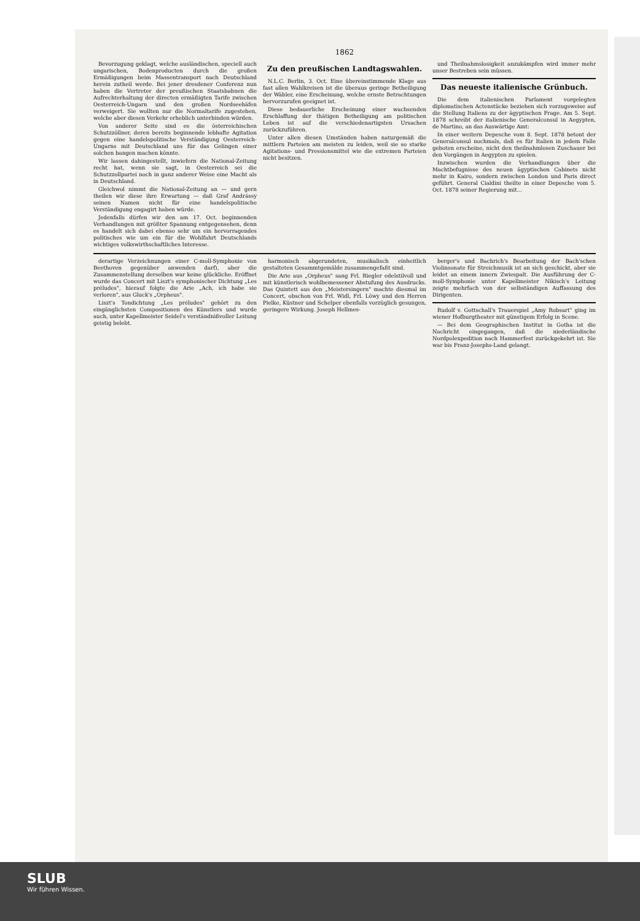1862
Bevorzugung geklagt, welche ausländischen, speciell auch ungarischen, Bodenproducten durch die großen Ermäßigungen beim Massentransport nach Deutschland herein zutheil werde. Bei jener dresdener Conferenz nun haben die Vertreter der preußischen Staatsbahnen die Aufrechterhaltung der directen ermäßigten Tarife zwischen Oesterreich-Ungarn und den großen Nordseehäfen verweigert. Sie wollten nur die Normaltarife zugestehen, welche aber diesen Verkehr erheblich unterbinden würden.
Von anderer Seite sind es die österreichischen Schutzzöllner, deren bereits beginnende lebhafte Agitation gegen eine handelspolitische Verständigung Oesterreich-Ungarns mit Deutschland uns für das Gelingen einer solchen bangen machen könnte.
Wir lassen dahingestellt, inwiefern die National-Zeitung recht hat, wenn sie sagt, in Oesterreich sei die Schutzzollpartei noch in ganz anderer Weise eine Macht als in Deutschland.
Gleichwol nimmt die National-Zeitung an — und gern theilen wir diese ihre Erwartung — daß Graf Andrássy seinen Namen nicht für eine handelspolitische Verständigung engagirt haben würde.
Jedenfalls dürfen wir den am 17. Oct. beginnenden Verhandlungen mit größter Spannung entgegensehen, denn es handelt sich dabei ebenso sehr um ein hervorragendes politisches wie um ein für die Wohlfahrt Deutschlands wichtiges volkswirthschaftliches Interesse.
Zu den preußischen Landtagswahlen.
N.L.C. Berlin, 3. Oct. Eine übereinstimmende Klage aus fast allen Wahlkreisen ist die überaus geringe Betheiligung der Wähler, eine Erscheinung, welche ernste Betrachtungen hervorzurufen geeignet ist.
Diese bedauerliche Erscheinung einer wachsenden Erschlaffung der thätigen Betheiligung am politischen Leben ist auf die verschiedenartigsten Ursachen zurückzuführen.
Unter allen diesen Umständen haben naturgemäß die mittlern Parteien am meisten zu leiden, weil sie so starke Agitations- und Pressionsmittel wie die extremen Parteien nicht besitzen.
und Theilnahmslosigkeit anzukämpfen wird immer mehr unser Bestreben sein müssen.
Das neueste italienische Grünbuch.
Die dem italienischen Parlament vorgelegten diplomatischen Actenstücke beziehen sich vorzugsweise auf die Stellung Italiens zu der ägyptischen Frage. Am 5. Sept. 1878 schreibt der italienische Generalconsul in Aegypten, de Martino, an das Auswärtige Amt:
In einer weitern Depesche vom 8. Sept. 1878 betont der Generalconsul nochmals, daß es für Italien in jedem Falle geboten erscheine, nicht den theilnahmlosen Zuschauer bei den Vorgängen in Aegypten zu spielen.
Inzwischen wurden die Verhandlungen über die Machtbefugnisse des neuen ägyptischen Cabinets nicht mehr in Kairo, sondern zwischen London und Paris direct geführt. General Cialdini theilte in einer Depesche vom 5. Oct. 1878 seiner Regierung mit...
derartige Verzeichnungen einer C-moll-Symphonie von Beethoven gegenüber anwenden darf), aber die Zusammenstellung derselben war keine glückliche. Eröffnet wurde das Concert mit Liszt's symphonischer Dichtung „Les préludes", hierauf folgte die Arie „Ach, ich habe sie verloren", aus Gluck's „Orpheus".
Liszt's Tondichtung „Les préludes" gehört zu den eingänglichsten Compositionen des Künstlers und wurde auch, unter Kapellmeister Seidel's verständnißvoller Leitung geistig belebt.
harmonisch abgerundeten, musikalisch einheitlich gestalteten Gesammtgemälde zusammengefaßt sind.
Die Arie aus „Orpheus" sang Frl. Riegler edelstilvoll und mit künstlerisch wohlbemessener Abstufung des Ausdrucks. Das Quintett aus den „Meistersingern" machte diesmal im Concert, obschon von Frl. Widl, Frl. Löwy und den Herren Pielke, Küstner und Schelper ebenfalls vorzüglich gesungen, geringere Wirkung. Joseph Hellmes-
berger's und Bachrich's Bearbeitung der Bach'schen Violinsonate für Streichmusik ist an sich geschickt, aber sie leidet an einem innern Zwiespalt. Die Ausführung der C-moll-Symphonie unter Kapellmeister Nikisch's Leitung zeigte mehrfach von der selbständigen Auffassung des Dirigenten.
Rudolf v. Gottschall's Trauerspiel „Amy Robsart" ging im wiener Hofburgtheater mit günstigem Erfolg in Scene.
— Bei dem Geographischen Institut in Gotha ist die Nachricht eingegangen, daß die niederländische Nordpolexpedition nach Hammerfest zurückgekehrt ist. Sie war bis Franz-Josephs-Land gelangt.
SLUB
Wir führen Wissen.